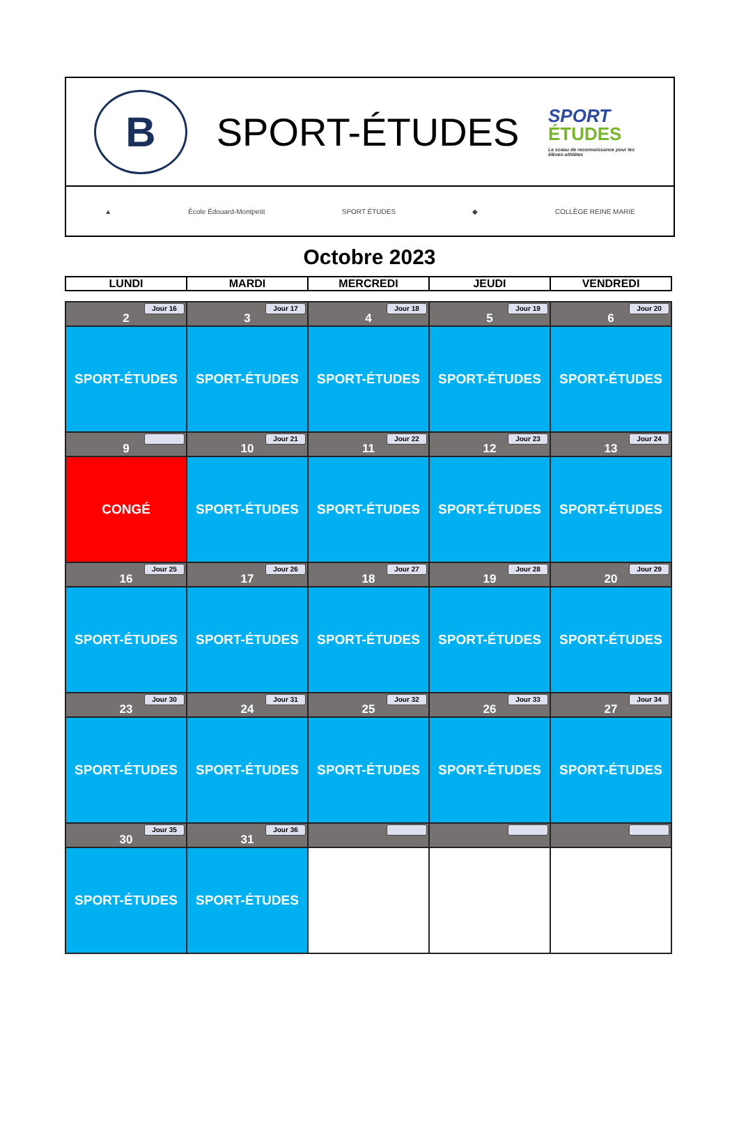B
SPORT-ÉTUDES
SPORT
ÉTUDES
Le sceau de reconnaissance pour les élèves-athlètes
▲ École Édouard-Montpetit SPORT ÉTUDES ◆ COLLÈGE REINE MARIE
Octobre 2023
| LUNDI | MARDI | MERCREDI | JEUDI | VENDREDI |
| --- | --- | --- | --- | --- |
| Jour 16 2 | Jour 17 3 | Jour 18 4 | Jour 19 5 | Jour 20 6 |
| SPORT-ÉTUDES | SPORT-ÉTUDES | SPORT-ÉTUDES | SPORT-ÉTUDES | SPORT-ÉTUDES |
| 9 | Jour 21 10 | Jour 22 11 | Jour 23 12 | Jour 24 13 |
| CONGÉ | SPORT-ÉTUDES | SPORT-ÉTUDES | SPORT-ÉTUDES | SPORT-ÉTUDES |
| Jour 25 16 | Jour 26 17 | Jour 27 18 | Jour 28 19 | Jour 29 20 |
| SPORT-ÉTUDES | SPORT-ÉTUDES | SPORT-ÉTUDES | SPORT-ÉTUDES | SPORT-ÉTUDES |
| Jour 30 23 | Jour 31 24 | Jour 32 25 | Jour 33 26 | Jour 34 27 |
| SPORT-ÉTUDES | SPORT-ÉTUDES | SPORT-ÉTUDES | SPORT-ÉTUDES | SPORT-ÉTUDES |
| Jour 35 30 | Jour 36 31 | | | |
| SPORT-ÉTUDES | SPORT-ÉTUDES | | | |